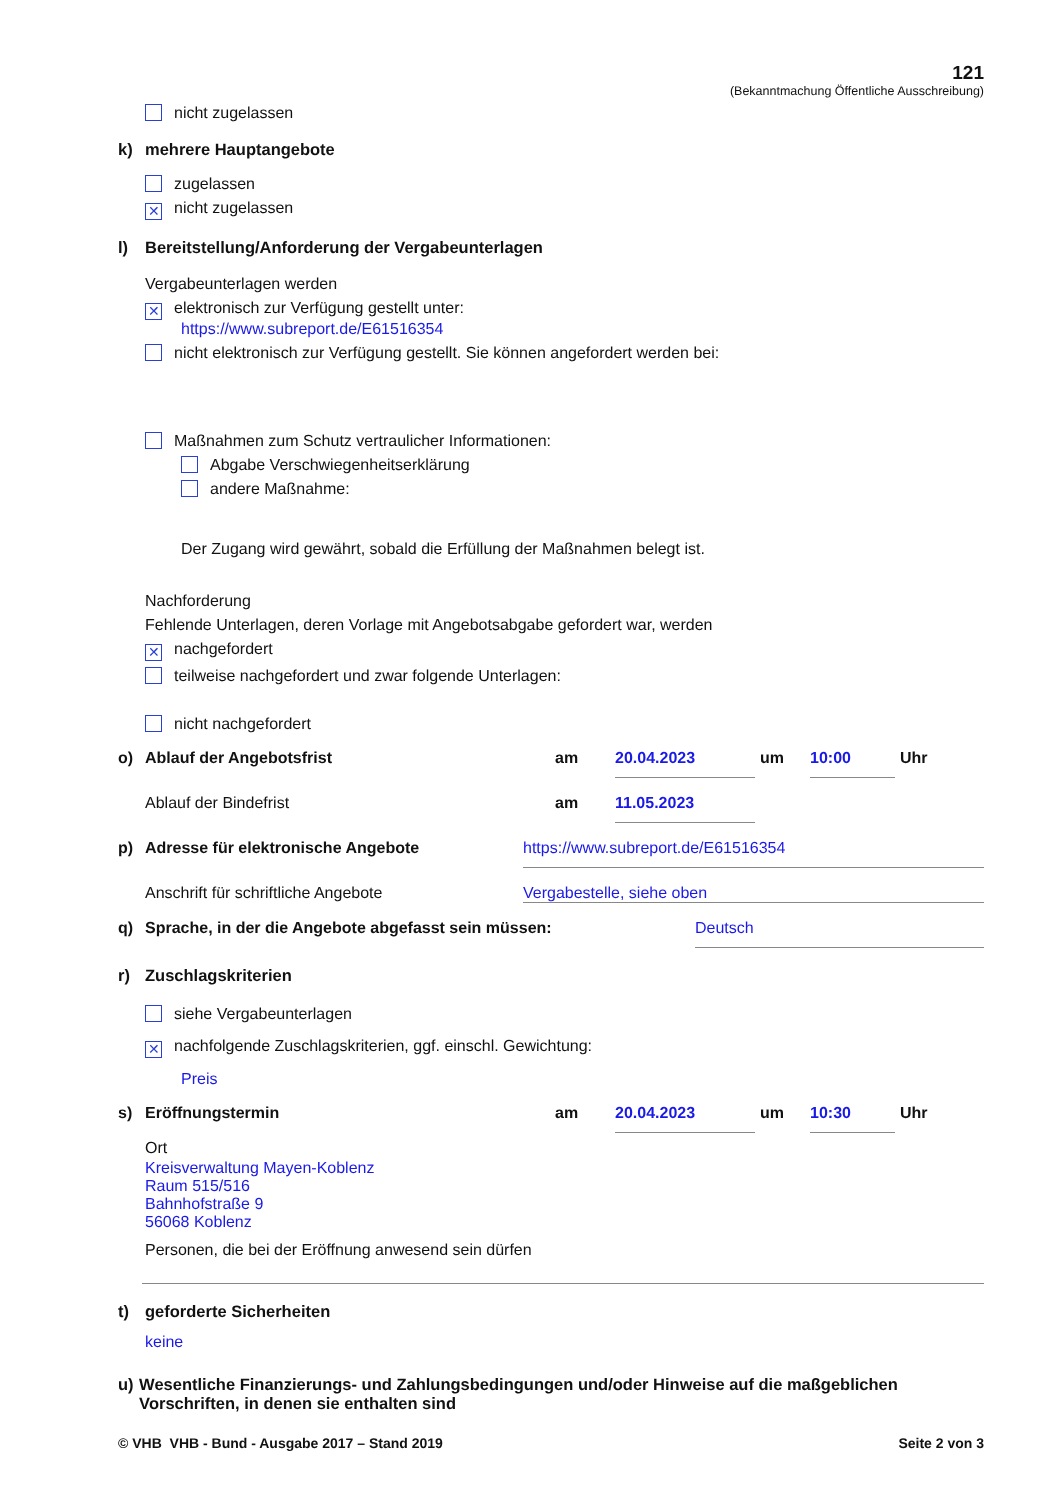121
(Bekanntmachung Öffentliche Ausschreibung)
nicht zugelassen
k) mehrere Hauptangebote
zugelassen
✕ nicht zugelassen
l) Bereitstellung/Anforderung der Vergabeunterlagen
Vergabeunterlagen werden
✕ elektronisch zur Verfügung gestellt unter:
https://www.subreport.de/E61516354
nicht elektronisch zur Verfügung gestellt. Sie können angefordert werden bei:
Maßnahmen zum Schutz vertraulicher Informationen:
Abgabe Verschwiegenheitserklärung
andere Maßnahme:
Der Zugang wird gewährt, sobald die Erfüllung der Maßnahmen belegt ist.
Nachforderung
Fehlende Unterlagen, deren Vorlage mit Angebotsabgabe gefordert war, werden
✕ nachgefordert
teilweise nachgefordert und zwar folgende Unterlagen:
nicht nachgefordert
o) Ablauf der Angebotsfrist am 20.04.2023 um 10:00 Uhr
Ablauf der Bindefrist am 11.05.2023
p) Adresse für elektronische Angebote https://www.subreport.de/E61516354
Anschrift für schriftliche Angebote Vergabestelle, siehe oben
q) Sprache, in der die Angebote abgefasst sein müssen: Deutsch
r) Zuschlagskriterien
siehe Vergabeunterlagen
✕ nachfolgende Zuschlagskriterien, ggf. einschl. Gewichtung:
Preis
s) Eröffnungstermin am 20.04.2023 um 10:30 Uhr
Ort
Kreisverwaltung Mayen-Koblenz
Raum 515/516
Bahnhofstraße 9
56068 Koblenz
Personen, die bei der Eröffnung anwesend sein dürfen
t) geforderte Sicherheiten
keine
u) Wesentliche Finanzierungs- und Zahlungsbedingungen und/oder Hinweise auf die maßgeblichen Vorschriften, in denen sie enthalten sind
© VHB VHB - Bund - Ausgabe 2017 – Stand 2019 Seite 2 von 3